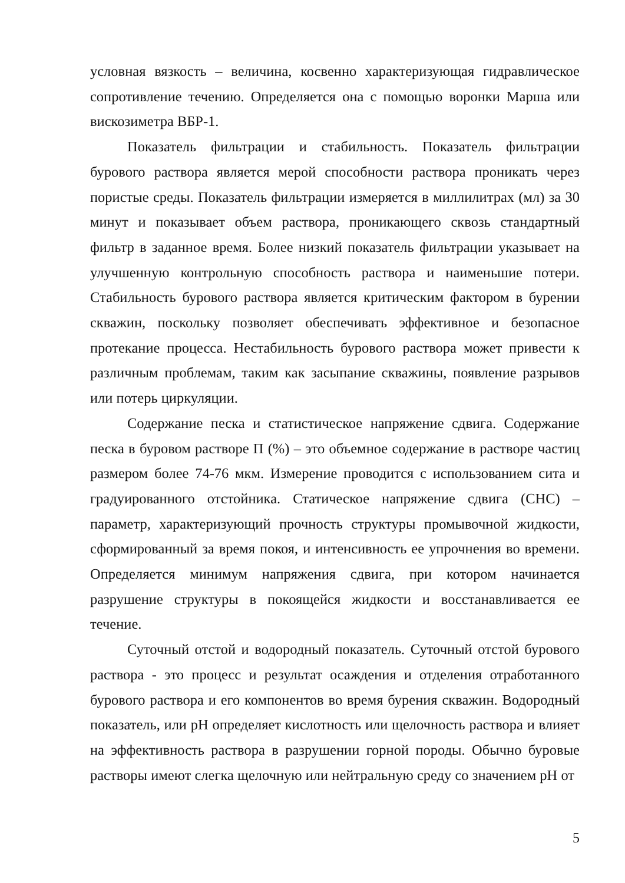условная вязкость – величина, косвенно характеризующая гидравлическое сопротивление течению. Определяется она с помощью воронки Марша или вискозиметра ВБР-1.
Показатель фильтрации и стабильность. Показатель фильтрации бурового раствора является мерой способности раствора проникать через пористые среды. Показатель фильтрации измеряется в миллилитрах (мл) за 30 минут и показывает объем раствора, проникающего сквозь стандартный фильтр в заданное время. Более низкий показатель фильтрации указывает на улучшенную контрольную способность раствора и наименьшие потери. Стабильность бурового раствора является критическим фактором в бурении скважин, поскольку позволяет обеспечивать эффективное и безопасное протекание процесса. Нестабильность бурового раствора может привести к различным проблемам, таким как засыпание скважины, появление разрывов или потерь циркуляции.
Содержание песка и статистическое напряжение сдвига. Содержание песка в буровом растворе П (%) – это объемное содержание в растворе частиц размером более 74-76 мкм. Измерение проводится с использованием сита и градуированного отстойника. Статическое напряжение сдвига (СНС) – параметр, характеризующий прочность структуры промывочной жидкости, сформированный за время покоя, и интенсивность ее упрочнения во времени. Определяется минимум напряжения сдвига, при котором начинается разрушение структуры в покоящейся жидкости и восстанавливается ее течение.
Суточный отстой и водородный показатель. Суточный отстой бурового раствора - это процесс и результат осаждения и отделения отработанного бурового раствора и его компонентов во время бурения скважин. Водородный показатель, или pH определяет кислотность или щелочность раствора и влияет на эффективность раствора в разрушении горной породы. Обычно буровые растворы имеют слегка щелочную или нейтральную среду со значением pH от
5